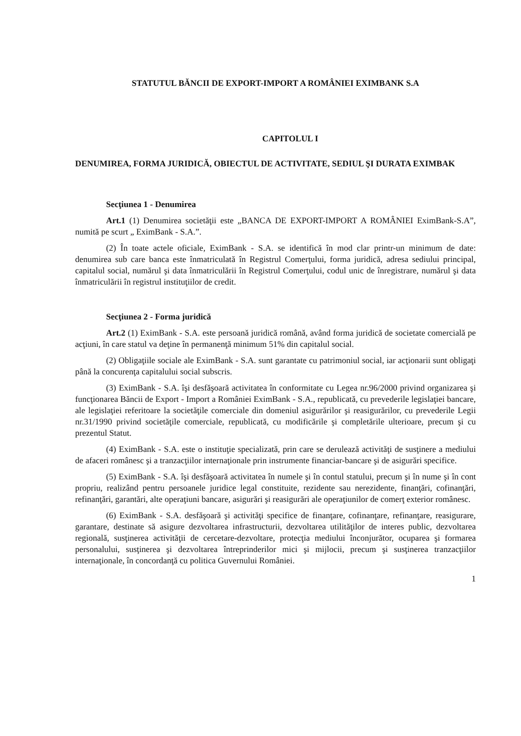STATUTUL BĂNCII DE EXPORT-IMPORT A ROMÂNIEI EXIMBANK S.A
CAPITOLUL I
DENUMIREA, FORMA JURIDICĂ, OBIECTUL DE ACTIVITATE, SEDIUL ŞI DURATA EXIMBAK
Secţiunea 1 - Denumirea
Art.1 (1) Denumirea societăţii este „BANCA DE EXPORT-IMPORT A ROMÂNIEI EximBank-S.A”, numită pe scurt „ EximBank - S.A.”.
(2) În toate actele oficiale, EximBank - S.A. se identifică în mod clar printr-un minimum de date: denumirea sub care banca este înmatriculată în Registrul Comerţului, forma juridică, adresa sediului principal, capitalul social, numărul şi data înmatriculării în Registrul Comerţului, codul unic de înregistrare, numărul şi data înmatriculării în registrul instituţiilor de credit.
Secţiunea 2 - Forma juridică
Art.2 (1) EximBank - S.A. este persoană juridică română, având forma juridică de societate comercială pe acţiuni, în care statul va deţine în permanenţă minimum 51% din capitalul social.
(2) Obligaţiile sociale ale EximBank - S.A. sunt garantate cu patrimoniul social, iar acţionarii sunt obligaţi până la concurenţa capitalului social subscris.
(3) EximBank - S.A. îşi desfăşoară activitatea în conformitate cu Legea nr.96/2000 privind organizarea şi funcţionarea Băncii de Export - Import a României EximBank - S.A., republicată, cu prevederile legislaţiei bancare, ale legislaţiei referitoare la societăţile comerciale din domeniul asigurărilor şi reasigurărilor, cu prevederile Legii nr.31/1990 privind societăţile comerciale, republicată, cu modificările şi completările ulterioare, precum şi cu prezentul Statut.
(4) EximBank - S.A. este o instituţie specializată, prin care se derulează activităţi de susţinere a mediului de afaceri românesc şi a tranzacţiilor internaţionale prin instrumente financiar-bancare şi de asigurări specifice.
(5) EximBank - S.A. îşi desfăşoară activitatea în numele şi în contul statului, precum şi în nume şi în cont propriu, realizând pentru persoanele juridice legal constituite, rezidente sau nerezidente, finanţări, cofinanţări, refinanţări, garantări, alte operaţiuni bancare, asigurări şi reasigurări ale operaţiunilor de comerţ exterior românesc.
(6) EximBank - S.A. desfăşoară şi activităţi specifice de finanţare, cofinanţare, refinanţare, reasigurare, garantare, destinate să asigure dezvoltarea infrastructurii, dezvoltarea utilităţilor de interes public, dezvoltarea regională, susţinerea activităţii de cercetare-dezvoltare, protecţia mediului înconjurător, ocuparea şi formarea personalului, susţinerea şi dezvoltarea întreprinderilor mici şi mijlocii, precum şi susţinerea tranzacţiilor internaţionale, în concordanţă cu politica Guvernului României.
1